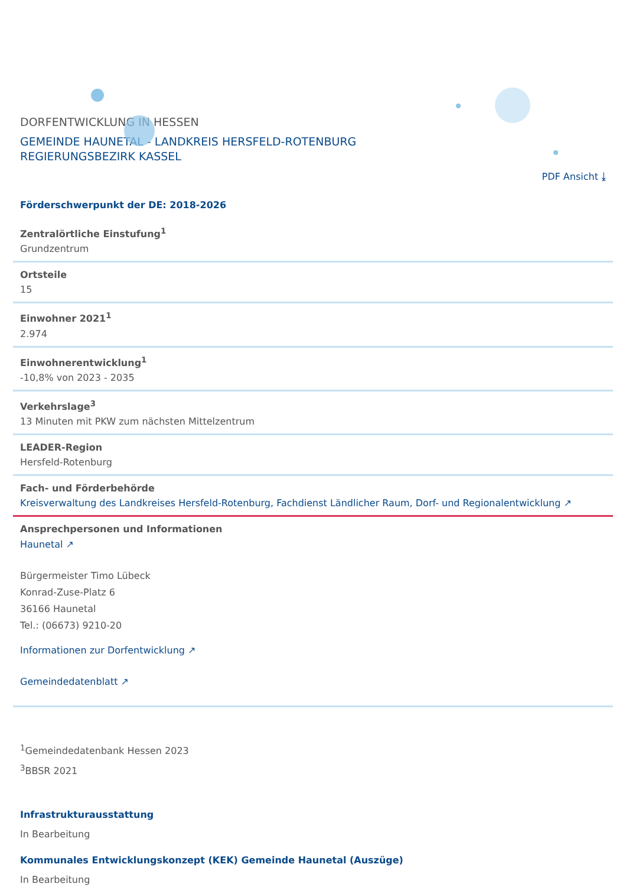DORFENTWICKLUNG IN HESSEN
GEMEINDE HAUNETAL - LANDKREIS HERSFELD-ROTENBURG
REGIERUNGSBEZIRK KASSEL
PDF Ansicht ⤓
Förderschwerpunkt der DE: 2018-2026
Zentralörtliche Einstufung<sup>1</sup>
Grundzentrum
Ortsteile
15
Einwohner 2021<sup>1</sup>
2.974
Einwohnerentwicklung<sup>1</sup>
-10,8% von 2023 - 2035
Verkehrslage<sup>3</sup>
13 Minuten mit PKW zum nächsten Mittelzentrum
LEADER-Region
Hersfeld-Rotenburg
Fach- und Förderbehörde
Kreisverwaltung des Landkreises Hersfeld-Rotenburg, Fachdienst Ländlicher Raum, Dorf- und Regionalentwicklung ↗
Ansprechpersonen und Informationen
Haunetal ↗
Bürgermeister Timo Lübeck
Konrad-Zuse-Platz 6
36166 Haunetal
Tel.: (06673) 9210-20
Informationen zur Dorfentwicklung ↗
Gemeindedatenblatt ↗
<sup>1</sup> Gemeindedatenbank Hessen 2023
<sup>3</sup> BBSR 2021
Infrastrukturausstattung
In Bearbeitung
Kommunales Entwicklungskonzept (KEK) Gemeinde Haunetal (Auszüge)
In Bearbeitung